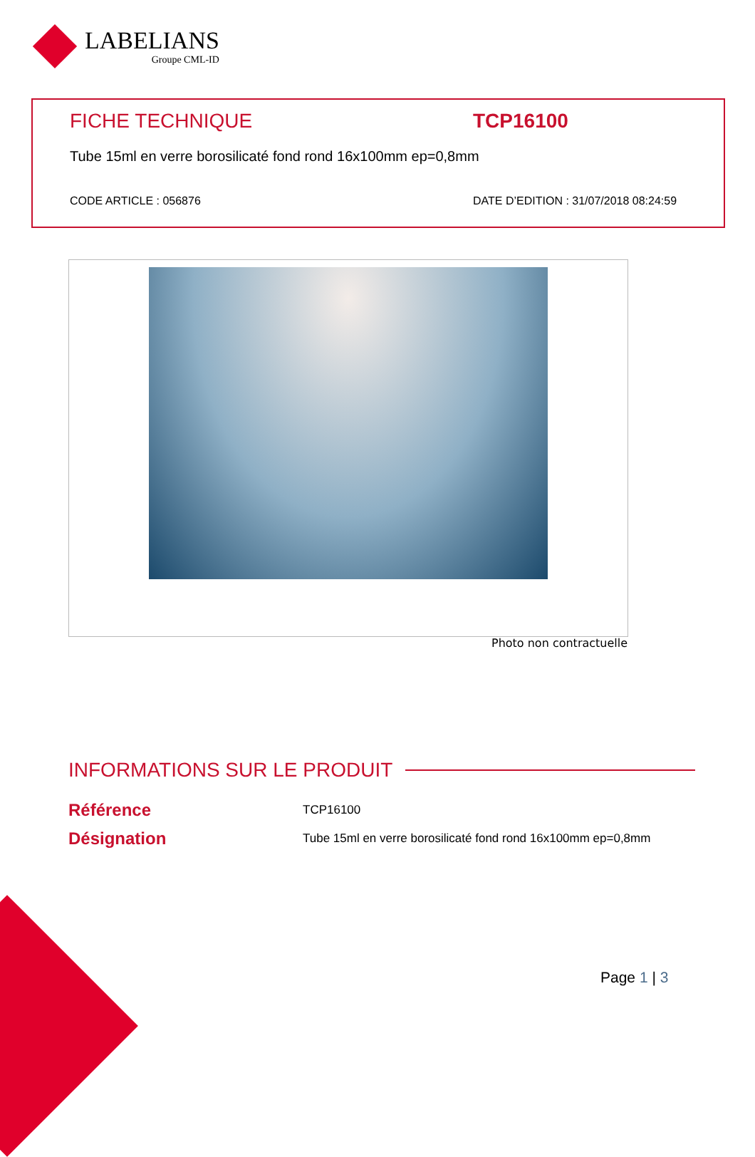LABELIANS
Groupe CML-ID
FICHE TECHNIQUE TCP16100
Tube 15ml en verre borosilicaté fond rond 16x100mm ep=0,8mm
CODE ARTICLE : 056876 DATE D’EDITION : 31/07/2018 08:24:59
Photo non contractuelle
INFORMATIONS SUR LE PRODUIT
| Référence | TCP16100 |
| Désignation | Tube 15ml en verre borosilicaté fond rond 16x100mm ep=0,8mm |
Page 1 | 3